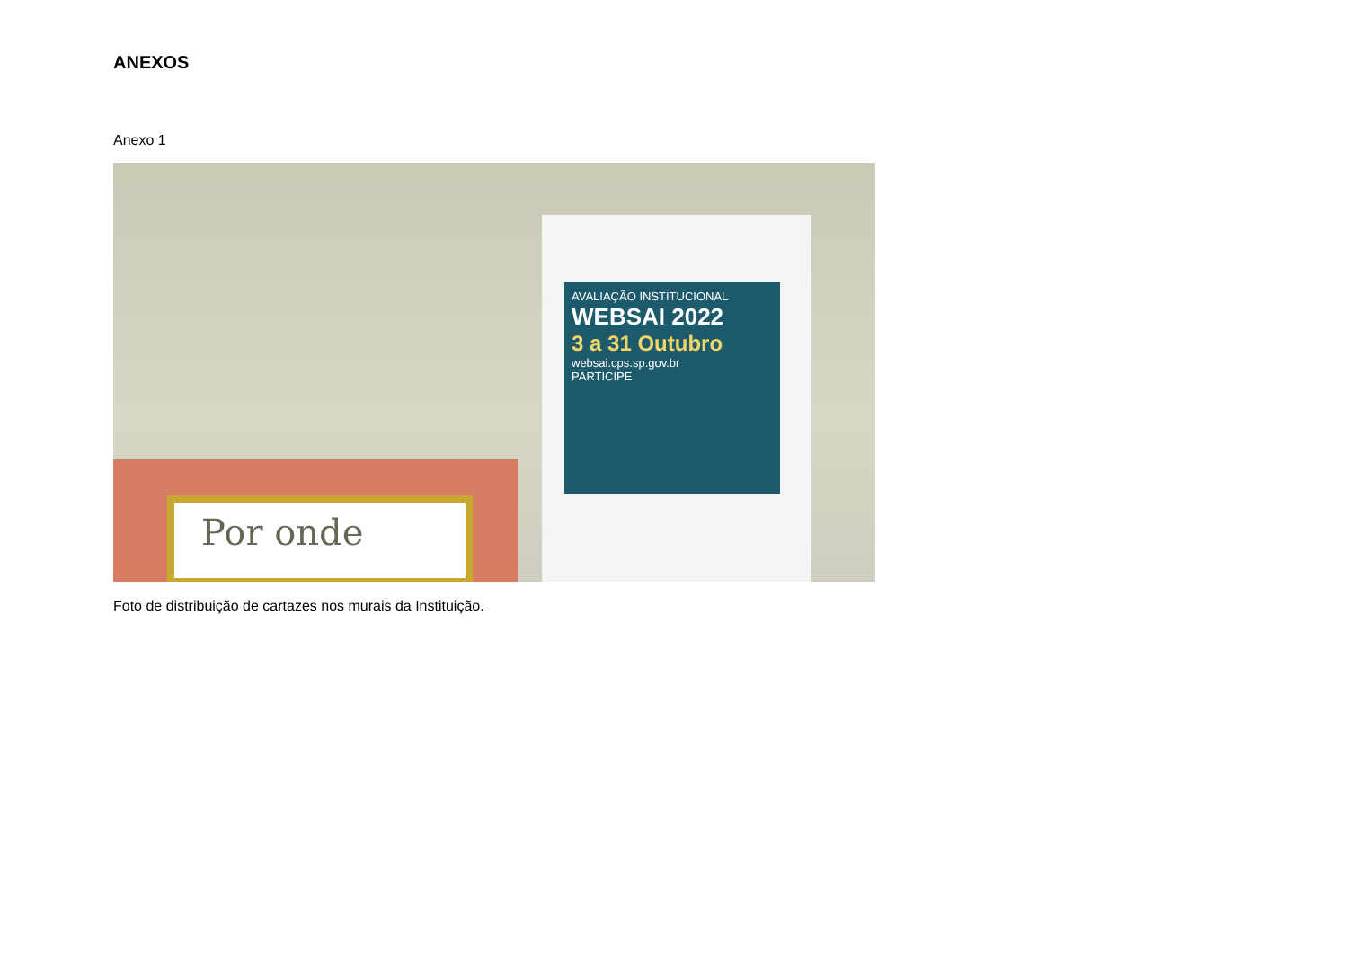ANEXOS
Anexo 1
Por onde
AVALIAÇÃO INSTITUCIONAL
WEBSAI 2022
3 a 31 Outubro
websai.cps.sp.gov.br
PARTICIPE
Foto de distribuição de cartazes nos murais da Instituição.